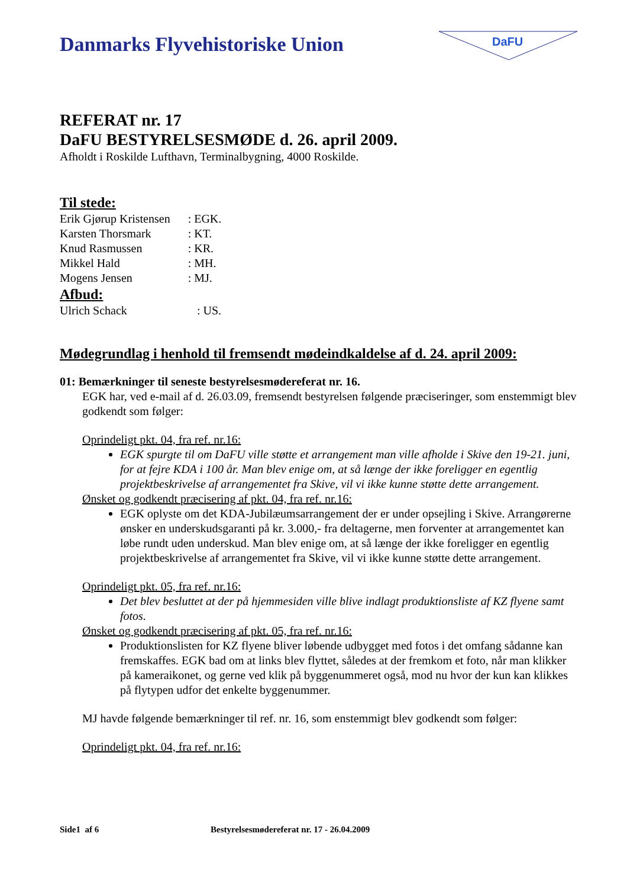Danmarks Flyvehistoriske Union
DaFU
REFERAT nr. 17
DaFU BESTYRELSESMØDE d. 26. april 2009.
Afholdt i Roskilde Lufthavn, Terminalbygning, 4000 Roskilde.
Til stede:
| Erik Gjørup Kristensen | : EGK. |
| Karsten Thorsmark | : KT. |
| Knud Rasmussen | : KR. |
| Mikkel Hald | : MH. |
| Mogens Jensen | : MJ. |
Afbud:
| Ulrich Schack | : US. |
Mødegrundlag i henhold til fremsendt mødeindkaldelse af d. 24. april 2009:
01: Bemærkninger til seneste bestyrelsesmødereferat nr. 16.
EGK har, ved e-mail af d. 26.03.09, fremsendt bestyrelsen følgende præciseringer, som enstem­migt blev godkendt som følger:
Oprindeligt pkt. 04, fra ref. nr.16:
EGK spurgte til om DaFU ville støtte et arrangement man ville afholde i Skive den 19-21. juni, for at fejre KDA i 100 år. Man blev enige om, at så længe der ikke foreligger en egentlig projektbeskrivelse af arrangementet fra Skive, vil vi ikke kunne støtte dette arran­gement.
Ønsket og godkendt præcisering af pkt. 04, fra ref. nr.16:
EGK oplyste om det KDA-Jubilæumsarrangement der er under opsejling i Skive. Arrangø­rerne ønsker en underskudsgaranti på kr. 3.000,- fra deltagerne, men forventer at arrange­mentet kan løbe rundt uden underskud. Man blev enige om, at så længe der ikke foreligger en egentlig projektbeskrivelse af arrangementet fra Skive, vil vi ikke kunne støtte dette ar­rangement.
Oprindeligt pkt. 05, fra ref. nr.16:
Det blev besluttet at der på hjemmesiden ville blive indlagt produktionsliste af KZ flyene samt fotos.
Ønsket og godkendt præcisering af pkt. 05, fra ref. nr.16:
Produktionslisten for KZ flyene bliver løbende udbygget med fotos i det omfang sådanne kan fremskaffes. EGK bad om at links blev flyttet, således at der fremkom et foto, når man klikker på kameraikonet, og gerne ved klik på byggenummeret også, mod nu hvor der kun kan klikkes på flytypen udfor det enkelte byggenummer.
MJ havde følgende bemærkninger til ref. nr. 16, som enstemmigt blev godkendt som følger:
Oprindeligt pkt. 04, fra ref. nr.16:
Side1 af 6 Bestyrelsesmødereferat nr. 17 - 26.04.2009